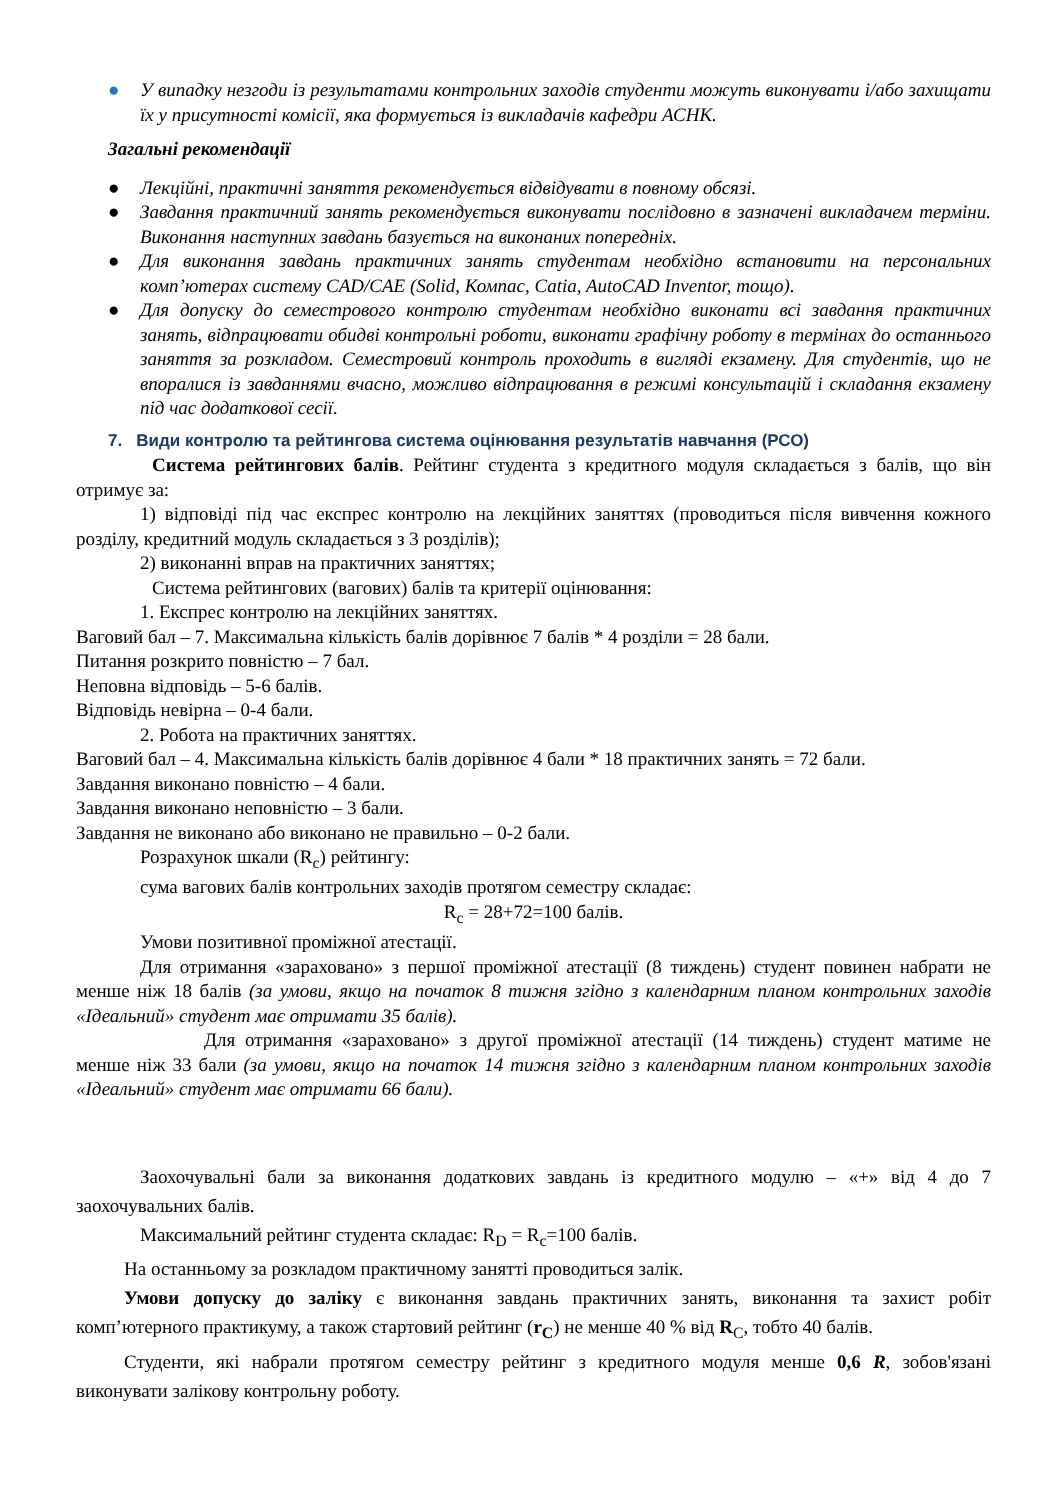● У випадку незгоди із результатами контрольних заходів студенти можуть виконувати і/або захищати їх у присутності комісії, яка формується із викладачів кафедри АСНК.
Загальні рекомендації
● Лекційні, практичні заняття рекомендується відвідувати в повному обсязі.
● Завдання практичний занять рекомендується виконувати послідовно в зазначені викладачем терміни. Виконання наступних завдань базується на виконаних попередніх.
● Для виконання завдань практичних занять студентам необхідно встановити на персональних комп’ютерах систему CAD/CAE (Solid, Компас, Catia, AutoCAD Inventor, тощо).
● Для допуску до семестрового контролю студентам необхідно виконати всі завдання практичних занять, відпрацювати обидві контрольні роботи, виконати графічну роботу в термінах до останнього заняття за розкладом. Семестровий контроль проходить в вигляді екзамену. Для студентів, що не впоралися із завданнями вчасно, можливо відпрацювання в режимі консультацій і складання екзамену під час додаткової сесії.
7. Види контролю та рейтингова система оцінювання результатів навчання (РСО)
Система рейтингових балів. Рейтинг студента з кредитного модуля складається з балів, що він отримує за:
1) відповіді під час експрес контролю на лекційних заняттях (проводиться після вивчення кожного розділу, кредитний модуль складається з 3 розділів);
2) виконанні вправ на практичних заняттях;
Система рейтингових (вагових) балів та критерії оцінювання:
1. Експрес контролю на лекційних заняттях.
Ваговий бал – 7. Максимальна кількість балів дорівнює 7 балів * 4 розділи = 28 бали.
Питання розкрито повністю – 7 бал.
Неповна відповідь – 5-6 балів.
Відповідь невірна – 0-4 бали.
2. Робота на практичних заняттях.
Ваговий бал – 4. Максимальна кількість балів дорівнює 4 бали * 18 практичних занять = 72 бали.
Завдання виконано повністю – 4 бали.
Завдання виконано неповністю – 3 бали.
Завдання не виконано або виконано не правильно – 0-2 бали.
Розрахунок шкали (R<sub>c</sub>) рейтингу:
сума вагових балів контрольних заходів протягом семестру складає:
R<sub>c</sub> = 28+72=100 балів.
Умови позитивної проміжної атестації.
Для отримання «зараховано» з першої проміжної атестації (8 тиждень) студент повинен набрати не менше ніж 18 балів (за умови, якщо на початок 8 тижня згідно з календарним планом контрольних заходів «Ідеальний» студент має отримати 35 балів).
Для отримання «зараховано» з другої проміжної атестації (14 тиждень) студент матиме не менше ніж 33 бали (за умови, якщо на початок 14 тижня згідно з календарним планом контрольних заходів «Ідеальний» студент має отримати 66 бали).
Заохочувальні бали за виконання додаткових завдань із кредитного модулю – «+» від 4 до 7 заохочувальних балів.
Максимальний рейтинг студента складає: R<sub>D</sub> = R<sub>c</sub>=100 балів.
На останньому за розкладом практичному занятті проводиться залік.
Умови допуску до заліку є виконання завдань практичних занять, виконання та захист робіт комп’ютерного практикуму, а також стартовий рейтинг (r<sub>C</sub>) не менше 40 % від R<sub>C</sub>, тобто 40 балів.
Студенти, які набрали протягом семестру рейтинг з кредитного модуля менше 0,6 R, зобов'язані виконувати залікову контрольну роботу.